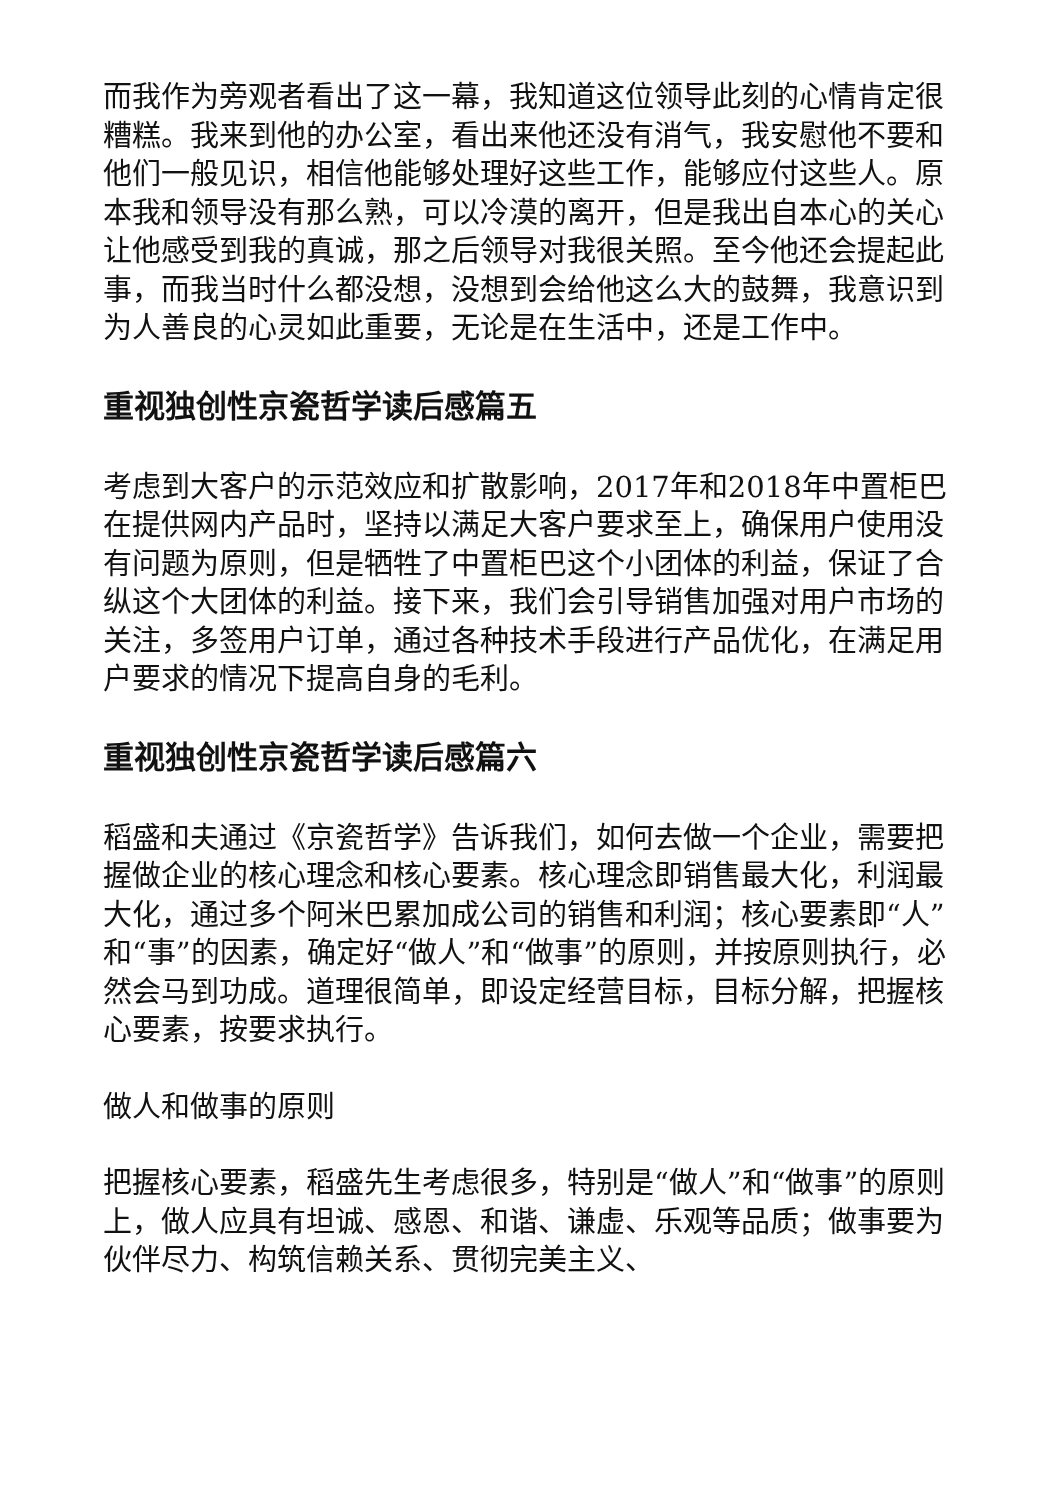而我作为旁观者看出了这一幕，我知道这位领导此刻的心情肯定很糟糕。我来到他的办公室，看出来他还没有消气，我安慰他不要和他们一般见识，相信他能够处理好这些工作，能够应付这些人。原本我和领导没有那么熟，可以冷漠的离开，但是我出自本心的关心让他感受到我的真诚，那之后领导对我很关照。至今他还会提起此事，而我当时什么都没想，没想到会给他这么大的鼓舞，我意识到为人善良的心灵如此重要，无论是在生活中，还是工作中。
重视独创性京瓷哲学读后感篇五
考虑到大客户的示范效应和扩散影响，2017年和2018年中置柜巴在提供网内产品时，坚持以满足大客户要求至上，确保用户使用没有问题为原则，但是牺牲了中置柜巴这个小团体的利益，保证了合纵这个大团体的利益。接下来，我们会引导销售加强对用户市场的关注，多签用户订单，通过各种技术手段进行产品优化，在满足用户要求的情况下提高自身的毛利。
重视独创性京瓷哲学读后感篇六
稻盛和夫通过《京瓷哲学》告诉我们，如何去做一个企业，需要把握做企业的核心理念和核心要素。核心理念即销售最大化，利润最大化，通过多个阿米巴累加成公司的销售和利润；核心要素即“人”和“事”的因素，确定好“做人”和“做事”的原则，并按原则执行，必然会马到功成。道理很简单，即设定经营目标，目标分解，把握核心要素，按要求执行。
做人和做事的原则
把握核心要素，稻盛先生考虑很多，特别是“做人”和“做事”的原则上，做人应具有坦诚、感恩、和谐、谦虚、乐观等品质；做事要为伙伴尽力、构筑信赖关系、贯彻完美主义、